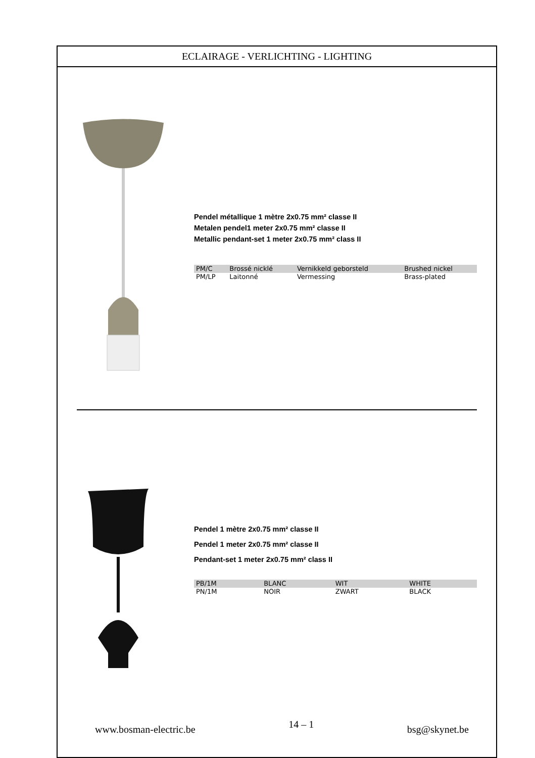ECLAIRAGE - VERLICHTING - LIGHTING
Pendel métallique 1 mètre 2x0.75 mm² classe II
Metalen pendel1 meter 2x0.75 mm² classe II
Metallic pendant-set 1 meter 2x0.75 mm² class II
| PM/C | Brossé nicklé | Vernikkeld geborsteld | Brushed nickel |
| PM/LP | Laitonné | Vermessing | Brass-plated |
Pendel 1 mètre 2x0.75 mm² classe II
Pendel 1 meter 2x0.75 mm² classe II
Pendant-set 1 meter 2x0.75 mm² class II
| PB/1M | BLANC | WIT | WHITE |
| PN/1M | NOIR | ZWART | BLACK |
www.bosman-electric.be 14 – 1 bsg@skynet.be